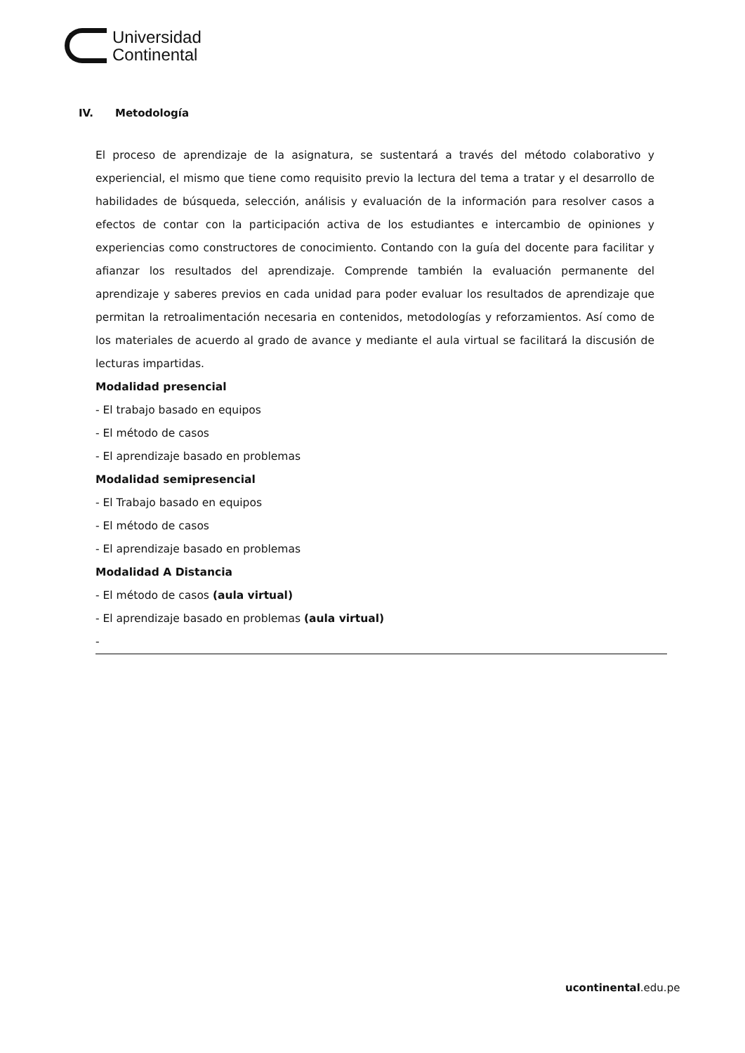Universidad
Continental
IV. Metodología
El proceso de aprendizaje de la asignatura, se sustentará a través del método colaborativo y experiencial, el mismo que tiene como requisito previo la lectura del tema a tratar y el desarrollo de habilidades de búsqueda, selección, análisis y evaluación de la información para resolver casos a efectos de contar con la participación activa de los estudiantes e intercambio de opiniones y experiencias como constructores de conocimiento. Contando con la guía del docente para facilitar y afianzar los resultados del aprendizaje. Comprende también la evaluación permanente del aprendizaje y saberes previos en cada unidad para poder evaluar los resultados de aprendizaje que permitan la retroalimentación necesaria en contenidos, metodologías y reforzamientos. Así como de los materiales de acuerdo al grado de avance y mediante el aula virtual se facilitará la discusión de lecturas impartidas.
Modalidad presencial
- El trabajo basado en equipos
- El método de casos
- El aprendizaje basado en problemas
Modalidad semipresencial
- El Trabajo basado en equipos
- El método de casos
- El aprendizaje basado en problemas
Modalidad A Distancia
- El método de casos (aula virtual)
- El aprendizaje basado en problemas (aula virtual)
-
ucontinental.edu.pe